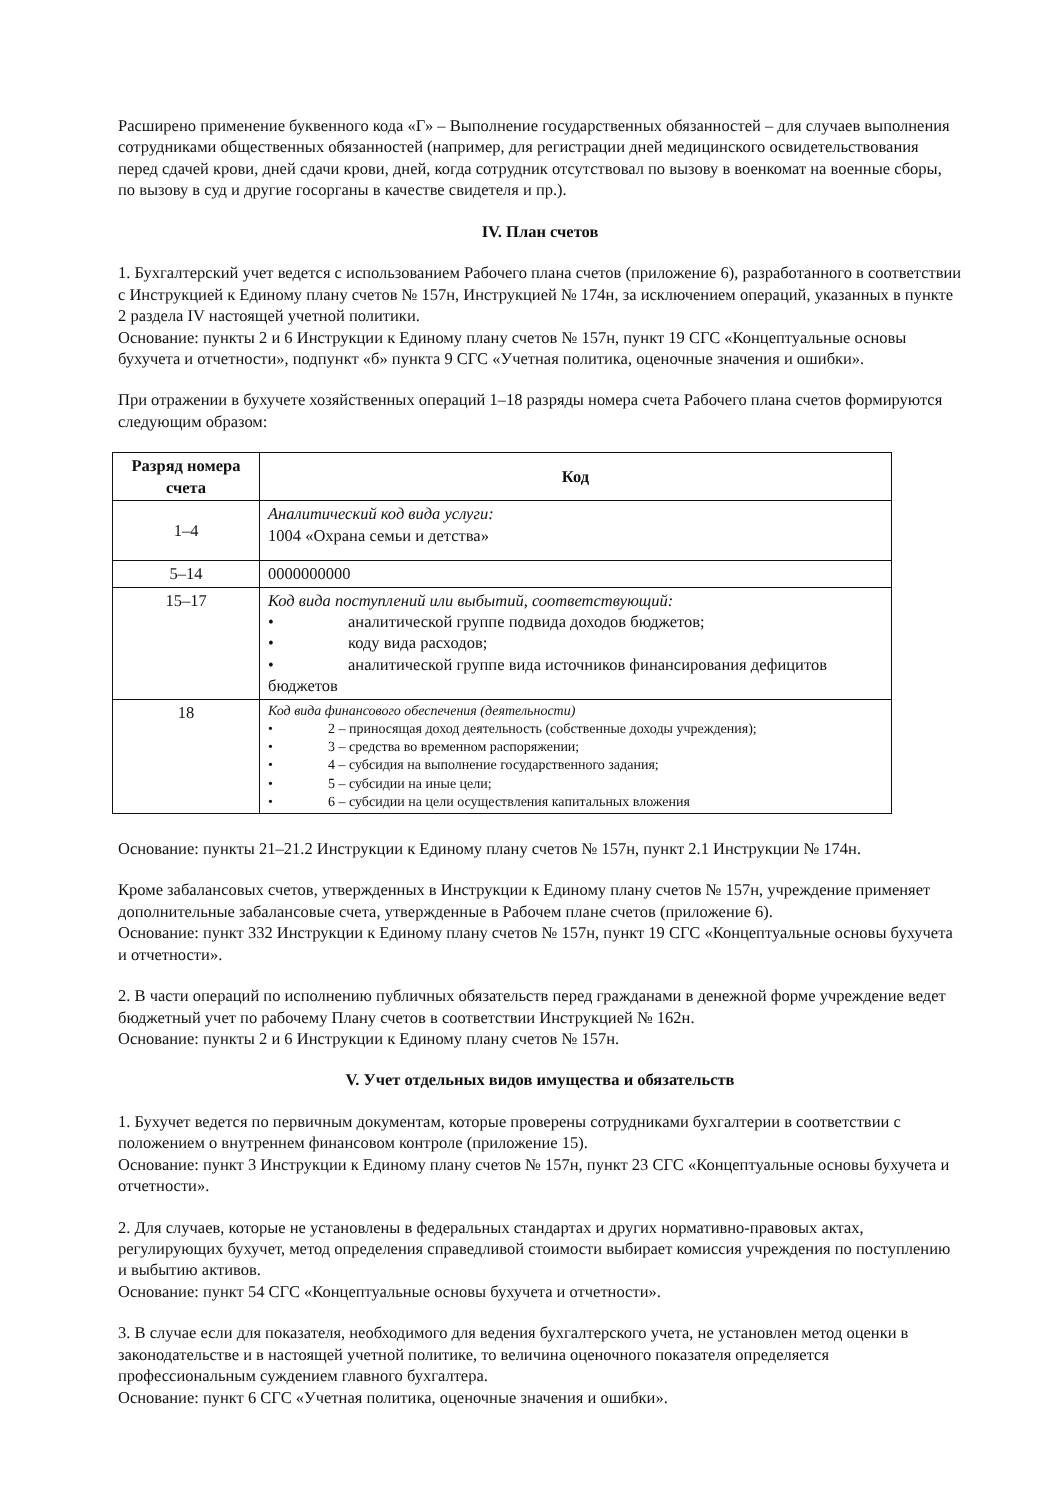Расширено применение буквенного кода «Г» – Выполнение государственных обязанностей – для случаев выполнения сотрудниками общественных обязанностей (например, для регистрации дней медицинского освидетельствования перед сдачей крови, дней сдачи крови, дней, когда сотрудник отсутствовал по вызову в военкомат на военные сборы, по вызову в суд и другие госорганы в качестве свидетеля и пр.).
IV. План счетов
1. Бухгалтерский учет ведется с использованием Рабочего плана счетов (приложение 6), разработанного в соответствии с Инструкцией к Единому плану счетов № 157н, Инструкцией № 174н, за исключением операций, указанных в пункте 2 раздела IV настоящей учетной политики.
Основание: пункты 2 и 6 Инструкции к Единому плану счетов № 157н, пункт 19 СГС «Концептуальные основы бухучета и отчетности», подпункт «б» пункта 9 СГС «Учетная политика, оценочные значения и ошибки».
При отражении в бухучете хозяйственных операций 1–18 разряды номера счета Рабочего плана счетов формируются следующим образом:
| Разряд номера счета | Код |
| --- | --- |
| 1–4 | Аналитический код вида услуги: 1004 «Охрана семьи и детства» |
| 5–14 | 0000000000 |
| 15–17 | Код вида поступлений или выбытий, соответствующий: • аналитической группе подвида доходов бюджетов; • коду вида расходов; • аналитической группе вида источников финансирования дефицитов бюджетов |
| 18 | Код вида финансового обеспечения (деятельности) • 2 – приносящая доход деятельность (собственные доходы учреждения); • 3 – средства во временном распоряжении; • 4 – субсидия на выполнение государственного задания; • 5 – субсидии на иные цели; • 6 – субсидии на цели осуществления капитальных вложения |
Основание: пункты 21–21.2 Инструкции к Единому плану счетов № 157н, пункт 2.1 Инструкции № 174н.
Кроме забалансовых счетов, утвержденных в Инструкции к Единому плану счетов № 157н, учреждение применяет дополнительные забалансовые счета, утвержденные в Рабочем плане счетов (приложение 6).
Основание: пункт 332 Инструкции к Единому плану счетов № 157н, пункт 19 СГС «Концептуальные основы бухучета и отчетности».
2. В части операций по исполнению публичных обязательств перед гражданами в денежной форме учреждение ведет бюджетный учет по рабочему Плану счетов в соответствии Инструкцией № 162н.
Основание: пункты 2 и 6 Инструкции к Единому плану счетов № 157н.
V. Учет отдельных видов имущества и обязательств
1. Бухучет ведется по первичным документам, которые проверены сотрудниками бухгалтерии в соответствии с положением о внутреннем финансовом контроле (приложение 15).
Основание: пункт 3 Инструкции к Единому плану счетов № 157н, пункт 23 СГС «Концептуальные основы бухучета и отчетности».
2. Для случаев, которые не установлены в федеральных стандартах и других нормативно-правовых актах, регулирующих бухучет, метод определения справедливой стоимости выбирает комиссия учреждения по поступлению и выбытию активов.
Основание: пункт 54 СГС «Концептуальные основы бухучета и отчетности».
3. В случае если для показателя, необходимого для ведения бухгалтерского учета, не установлен метод оценки в законодательстве и в настоящей учетной политике, то величина оценочного показателя определяется профессиональным суждением главного бухгалтера.
Основание: пункт 6 СГС «Учетная политика, оценочные значения и ошибки».